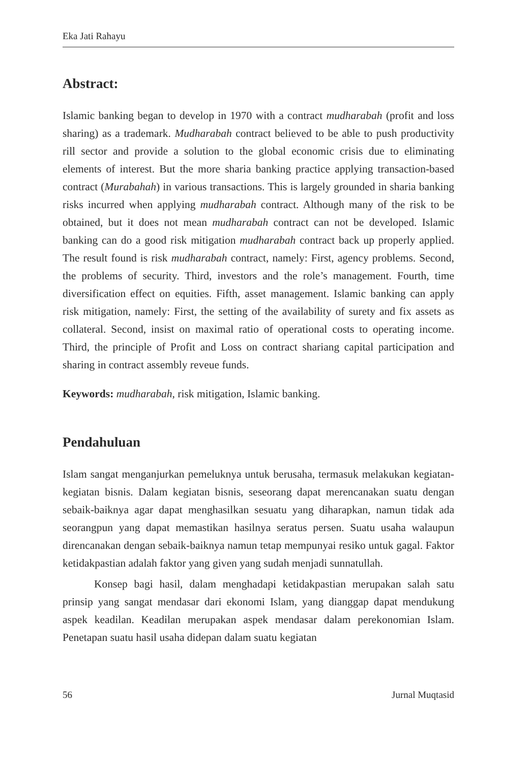Eka Jati Rahayu
Abstract:
Islamic banking began to develop in 1970 with a contract mudharabah (profit and loss sharing) as a trademark. Mudharabah contract believed to be able to push productivity rill sector and provide a solution to the global economic crisis due to eliminating elements of interest. But the more sharia banking practice applying transaction-based contract (Murabahah) in various transactions. This is largely grounded in sharia banking risks incurred when applying mudharabah contract. Although many of the risk to be obtained, but it does not mean mudharabah contract can not be developed. Islamic banking can do a good risk mitigation mudharabah contract back up properly applied. The result found is risk mudharabah contract, namely: First, agency problems. Second, the problems of security. Third, investors and the role’s management. Fourth, time diversification effect on equities. Fifth, asset management. Islamic banking can apply risk mitigation, namely: First, the setting of the availability of surety and fix assets as collateral. Second, insist on maximal ratio of operational costs to operating income. Third, the principle of Profit and Loss on contract shariang capital participation and sharing in contract assembly reveue funds.
Keywords: mudharabah, risk mitigation, Islamic banking.
Pendahuluan
Islam sangat menganjurkan pemeluknya untuk berusaha, termasuk melakukan kegiatan-kegiatan bisnis. Dalam kegiatan bisnis, seseorang dapat merencanakan suatu dengan sebaik-baiknya agar dapat menghasilkan sesuatu yang diharapkan, namun tidak ada seorangpun yang dapat memastikan hasilnya seratus persen. Suatu usaha walaupun direncanakan dengan sebaik-baiknya namun tetap mempunyai resiko untuk gagal. Faktor ketidakpastian adalah faktor yang given yang sudah menjadi sunnatullah.
Konsep bagi hasil, dalam menghadapi ketidakpastian merupakan salah satu prinsip yang sangat mendasar dari ekonomi Islam, yang dianggap dapat mendukung aspek keadilan. Keadilan merupakan aspek mendasar dalam perekonomian Islam. Penetapan suatu hasil usaha didepan dalam suatu kegiatan
56 Jurnal Muqtasid